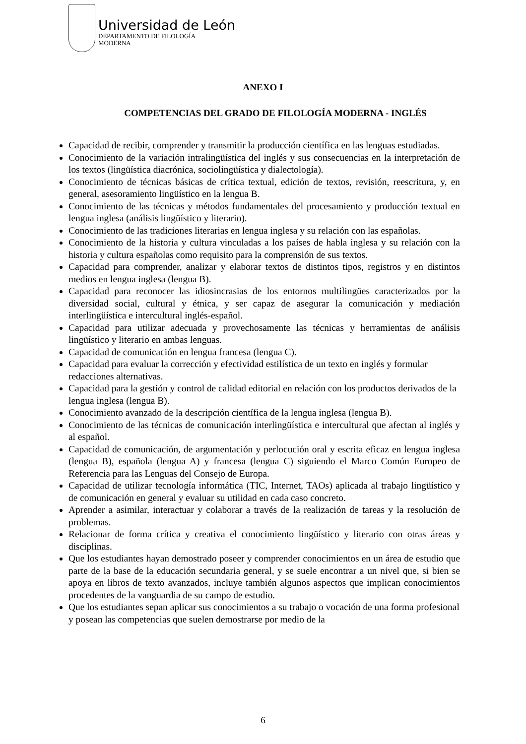Universidad de León
DEPARTAMENTO DE FILOLOGÍA
MODERNA
ANEXO I
COMPETENCIAS DEL GRADO DE FILOLOGÍA MODERNA - INGLÉS
Capacidad de recibir, comprender y transmitir la producción científica en las lenguas estudiadas.
Conocimiento de la variación intralingüística del inglés y sus consecuencias en la interpretación de los textos (lingüística diacrónica, sociolingüística y dialectología).
Conocimiento de técnicas básicas de crítica textual, edición de textos, revisión, reescritura, y, en general, asesoramiento lingüístico en la lengua B.
Conocimiento de las técnicas y métodos fundamentales del procesamiento y producción textual en lengua inglesa (análisis lingüístico y literario).
Conocimiento de las tradiciones literarias en lengua inglesa y su relación con las españolas.
Conocimiento de la historia y cultura vinculadas a los países de habla inglesa y su relación con la historia y cultura españolas como requisito para la comprensión de sus textos.
Capacidad para comprender, analizar y elaborar textos de distintos tipos, registros y en distintos medios en lengua inglesa (lengua B).
Capacidad para reconocer las idiosincrasias de los entornos multilingües caracterizados por la diversidad social, cultural y étnica, y ser capaz de asegurar la comunicación y mediación interlingüística e intercultural inglés-español.
Capacidad para utilizar adecuada y provechosamente las técnicas y herramientas de análisis lingüístico y literario en ambas lenguas.
Capacidad de comunicación en lengua francesa (lengua C).
Capacidad para evaluar la corrección y efectividad estilística de un texto en inglés y formular redacciones alternativas.
Capacidad para la gestión y control de calidad editorial en relación con los productos derivados de la lengua inglesa (lengua B).
Conocimiento avanzado de la descripción científica de la lengua inglesa (lengua B).
Conocimiento de las técnicas de comunicación interlingüística e intercultural que afectan al inglés y al español.
Capacidad de comunicación, de argumentación y perlocución oral y escrita eficaz en lengua inglesa (lengua B), española (lengua A) y francesa (lengua C) siguiendo el Marco Común Europeo de Referencia para las Lenguas del Consejo de Europa.
Capacidad de utilizar tecnología informática (TIC, Internet, TAOs) aplicada al trabajo lingüístico y de comunicación en general y evaluar su utilidad en cada caso concreto.
Aprender a asimilar, interactuar y colaborar a través de la realización de tareas y la resolución de problemas.
Relacionar de forma crítica y creativa el conocimiento lingüístico y literario con otras áreas y disciplinas.
Que los estudiantes hayan demostrado poseer y comprender conocimientos en un área de estudio que parte de la base de la educación secundaria general, y se suele encontrar a un nivel que, si bien se apoya en libros de texto avanzados, incluye también algunos aspectos que implican conocimientos procedentes de la vanguardia de su campo de estudio.
Que los estudiantes sepan aplicar sus conocimientos a su trabajo o vocación de una forma profesional y posean las competencias que suelen demostrarse por medio de la
6